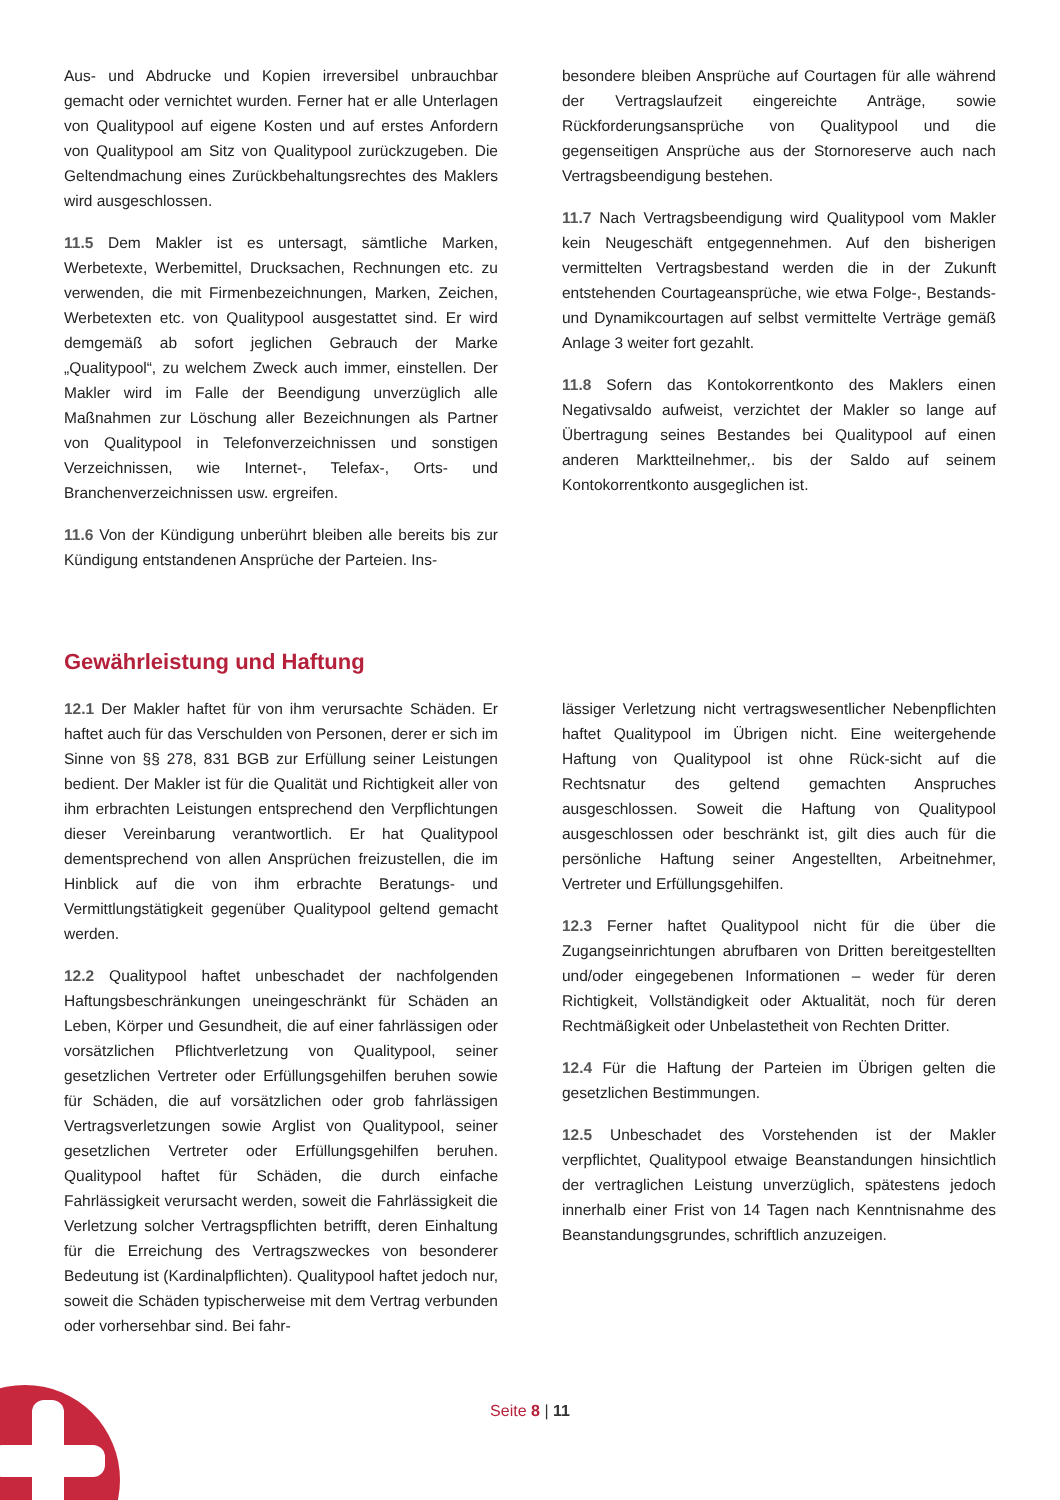Aus- und Abdrucke und Kopien irreversibel unbrauchbar gemacht oder vernichtet wurden. Ferner hat er alle Unterlagen von Qualitypool auf eigene Kosten und auf erstes Anfordern von Qualitypool am Sitz von Qualitypool zurückzugeben. Die Geltendmachung eines Zurückbehaltungsrechtes des Maklers wird ausgeschlossen.
11.5 Dem Makler ist es untersagt, sämtliche Marken, Werbetexte, Werbemittel, Drucksachen, Rechnungen etc. zu verwenden, die mit Firmenbezeichnungen, Marken, Zeichen, Werbetexten etc. von Qualitypool ausgestattet sind. Er wird demgemäß ab sofort jeglichen Gebrauch der Marke „Qualitypool“, zu welchem Zweck auch immer, einstellen. Der Makler wird im Falle der Beendigung unverzüglich alle Maßnahmen zur Löschung aller Bezeichnungen als Partner von Qualitypool in Telefonverzeichnissen und sonstigen Verzeichnissen, wie Internet-, Telefax-, Orts- und Branchenverzeichnissen usw. ergreifen.
11.6 Von der Kündigung unberührt bleiben alle bereits bis zur Kündigung entstandenen Ansprüche der Parteien. Ins-
besondere bleiben Ansprüche auf Courtagen für alle während der Vertragslaufzeit eingereichte Anträge, sowie Rückforderungsansprüche von Qualitypool und die gegenseitigen Ansprüche aus der Stornoreserve auch nach Vertragsbeendigung bestehen.
11.7 Nach Vertragsbeendigung wird Qualitypool vom Makler kein Neugeschäft entgegennehmen. Auf den bisherigen vermittelten Vertragsbestand werden die in der Zukunft entstehenden Courtageansprüche, wie etwa Folge-, Bestands- und Dynamikcourtagen auf selbst vermittelte Verträge gemäß Anlage 3 weiter fort gezahlt.
11.8 Sofern das Kontokorrentkonto des Maklers einen Negativsaldo aufweist, verzichtet der Makler so lange auf Übertragung seines Bestandes bei Qualitypool auf einen anderen Marktteilnehmer,. bis der Saldo auf seinem Kontokorrentkonto ausgeglichen ist.
Gewährleistung und Haftung
12.1 Der Makler haftet für von ihm verursachte Schäden. Er haftet auch für das Verschulden von Personen, derer er sich im Sinne von §§ 278, 831 BGB zur Erfüllung seiner Leistungen bedient. Der Makler ist für die Qualität und Richtigkeit aller von ihm erbrachten Leistungen entsprechend den Verpflichtungen dieser Vereinbarung verantwortlich. Er hat Qualitypool dementsprechend von allen Ansprüchen freizustellen, die im Hinblick auf die von ihm erbrachte Beratungs- und Vermittlungstätigkeit gegenüber Qualitypool geltend gemacht werden.
12.2 Qualitypool haftet unbeschadet der nachfolgenden Haftungsbeschränkungen uneingeschränkt für Schäden an Leben, Körper und Gesundheit, die auf einer fahrlässigen oder vorsätzlichen Pflichtverletzung von Qualitypool, seiner gesetzlichen Vertreter oder Erfüllungsgehilfen beruhen sowie für Schäden, die auf vorsätzlichen oder grob fahrlässigen Vertragsverletzungen sowie Arglist von Qualitypool, seiner gesetzlichen Vertreter oder Erfüllungsgehilfen beruhen. Qualitypool haftet für Schäden, die durch einfache Fahrlässigkeit verursacht werden, soweit die Fahrlässigkeit die Verletzung solcher Vertragspflichten betrifft, deren Einhaltung für die Erreichung des Vertragszweckes von besonderer Bedeutung ist (Kardinalpflichten). Qualitypool haftet jedoch nur, soweit die Schäden typischerweise mit dem Vertrag verbunden oder vorhersehbar sind. Bei fahr-
lässiger Verletzung nicht vertragswesentlicher Nebenpflichten haftet Qualitypool im Übrigen nicht. Eine weitergehende Haftung von Qualitypool ist ohne Rück-sicht auf die Rechtsnatur des geltend gemachten Anspruches ausgeschlossen. Soweit die Haftung von Qualitypool ausgeschlossen oder beschränkt ist, gilt dies auch für die persönliche Haftung seiner Angestellten, Arbeitnehmer, Vertreter und Erfüllungsgehilfen.
12.3 Ferner haftet Qualitypool nicht für die über die Zugangseinrichtungen abrufbaren von Dritten bereitgestellten und/oder eingegebenen Informationen – weder für deren Richtigkeit, Vollständigkeit oder Aktualität, noch für deren Rechtmäßigkeit oder Unbelastetheit von Rechten Dritter.
12.4 Für die Haftung der Parteien im Übrigen gelten die gesetzlichen Bestimmungen.
12.5 Unbeschadet des Vorstehenden ist der Makler verpflichtet, Qualitypool etwaige Beanstandungen hinsichtlich der vertraglichen Leistung unverzüglich, spätestens jedoch innerhalb einer Frist von 14 Tagen nach Kenntnisnahme des Beanstandungsgrundes, schriftlich anzuzeigen.
Seite 8 | 11